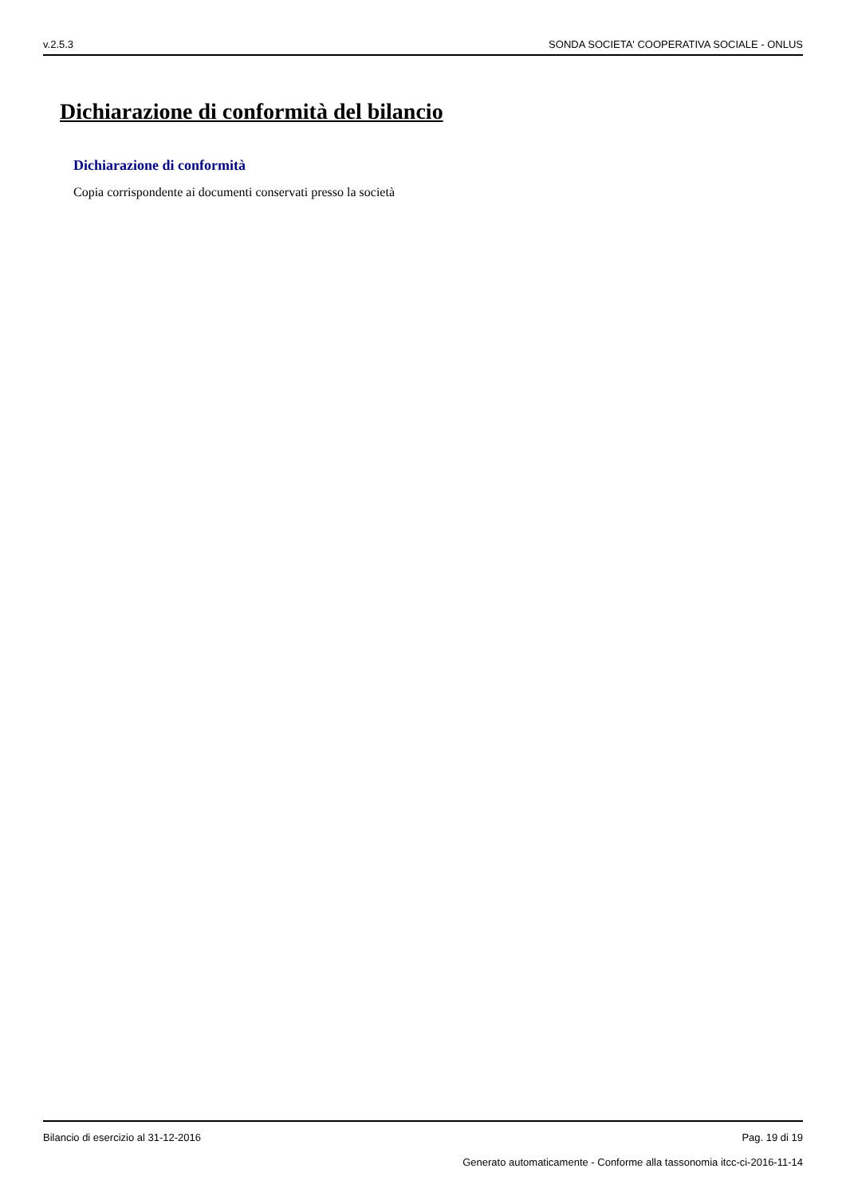v.2.5.3 SONDA SOCIETA' COOPERATIVA SOCIALE - ONLUS
Dichiarazione di conformità del bilancio
Dichiarazione di conformità
Copia corrispondente ai documenti conservati presso la società
Bilancio di esercizio al 31-12-2016 Pag. 19 di 19
Generato automaticamente - Conforme alla tassonomia itcc-ci-2016-11-14